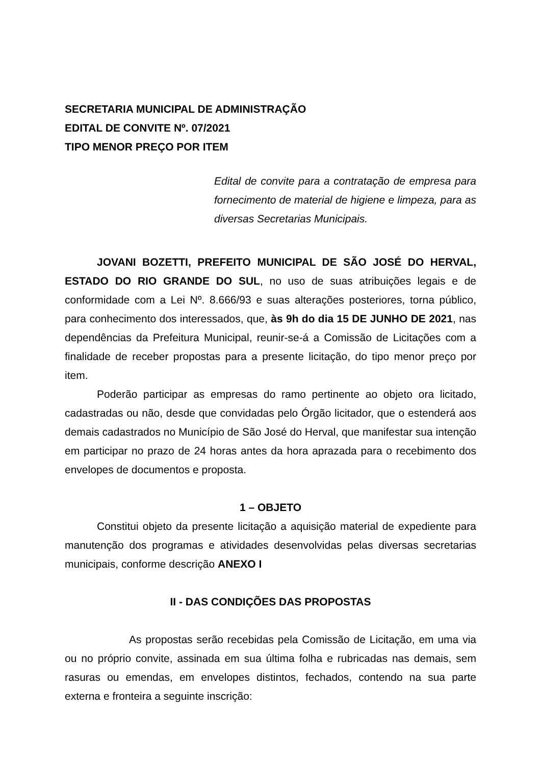SECRETARIA MUNICIPAL DE ADMINISTRAÇÃO
EDITAL DE CONVITE Nº. 07/2021
TIPO MENOR PREÇO POR ITEM
Edital de convite para a contratação de empresa para fornecimento de material de higiene e limpeza, para as diversas Secretarias Municipais.
JOVANI BOZETTI, PREFEITO MUNICIPAL DE SÃO JOSÉ DO HERVAL, ESTADO DO RIO GRANDE DO SUL, no uso de suas atribuições legais e de conformidade com a Lei Nº. 8.666/93 e suas alterações posteriores, torna público, para conhecimento dos interessados, que, às 9h do dia 15 DE JUNHO DE 2021, nas dependências da Prefeitura Municipal, reunir-se-á a Comissão de Licitações com a finalidade de receber propostas para a presente licitação, do tipo menor preço por item.
Poderão participar as empresas do ramo pertinente ao objeto ora licitado, cadastradas ou não, desde que convidadas pelo Órgão licitador, que o estenderá aos demais cadastrados no Município de São José do Herval, que manifestar sua intenção em participar no prazo de 24 horas antes da hora aprazada para o recebimento dos envelopes de documentos e proposta.
1 – OBJETO
Constitui objeto da presente licitação a aquisição material de expediente para manutenção dos programas e atividades desenvolvidas pelas diversas secretarias municipais, conforme descrição ANEXO I
II - DAS CONDIÇÕES DAS PROPOSTAS
As propostas serão recebidas pela Comissão de Licitação, em uma via ou no próprio convite, assinada em sua última folha e rubricadas nas demais, sem rasuras ou emendas, em envelopes distintos, fechados, contendo na sua parte externa e fronteira a seguinte inscrição: